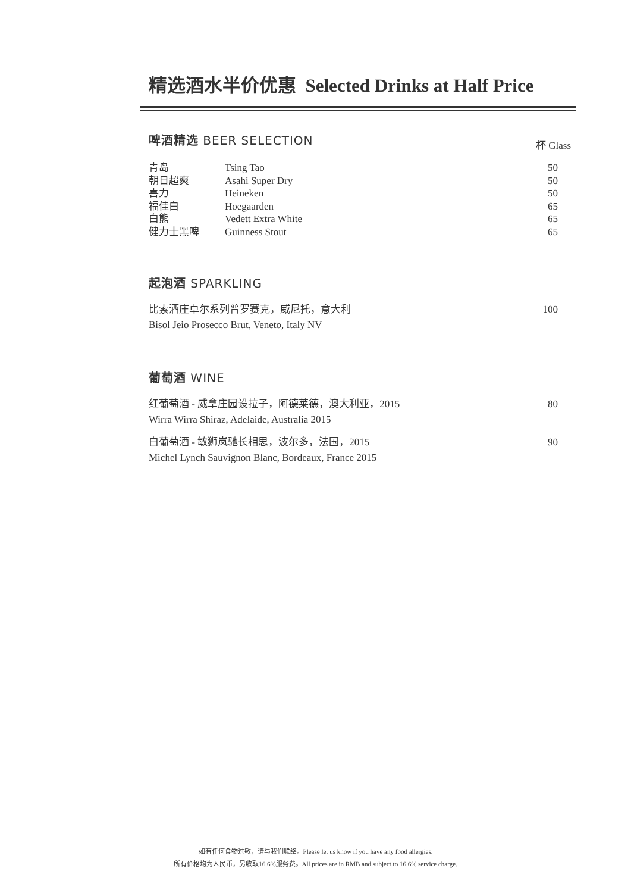精选酒水半价优惠 Selected Drinks at Half Price
啤酒精选 BEER SELECTION
杯 Glass
| 青岛 | Tsing Tao | 50 |
| 朝日超爽 | Asahi Super Dry | 50 |
| 喜力 | Heineken | 50 |
| 福佳白 | Hoegaarden | 65 |
| 白熊 | Vedett Extra White | 65 |
| 健力士黑啤 | Guinness Stout | 65 |
起泡酒 SPARKLING
比索酒庄卓尔系列普罗赛克，威尼托，意大利
Bisol Jeio Prosecco Brut, Veneto, Italy NV 100
葡萄酒 WINE
红葡萄酒 - 威拿庄园设拉子，阿德莱德，澳大利亚，2015
Wirra Wirra Shiraz, Adelaide, Australia 2015 80
白葡萄酒 - 敏狮岚驰长相思，波尔多，法国，2015
Michel Lynch Sauvignon Blanc, Bordeaux, France 2015 90
如有任何食物过敏，请与我们联络。Please let us know if you have any food allergies.
所有价格均为人民币，另收取16.6%服务费。All prices are in RMB and subject to 16.6% service charge.